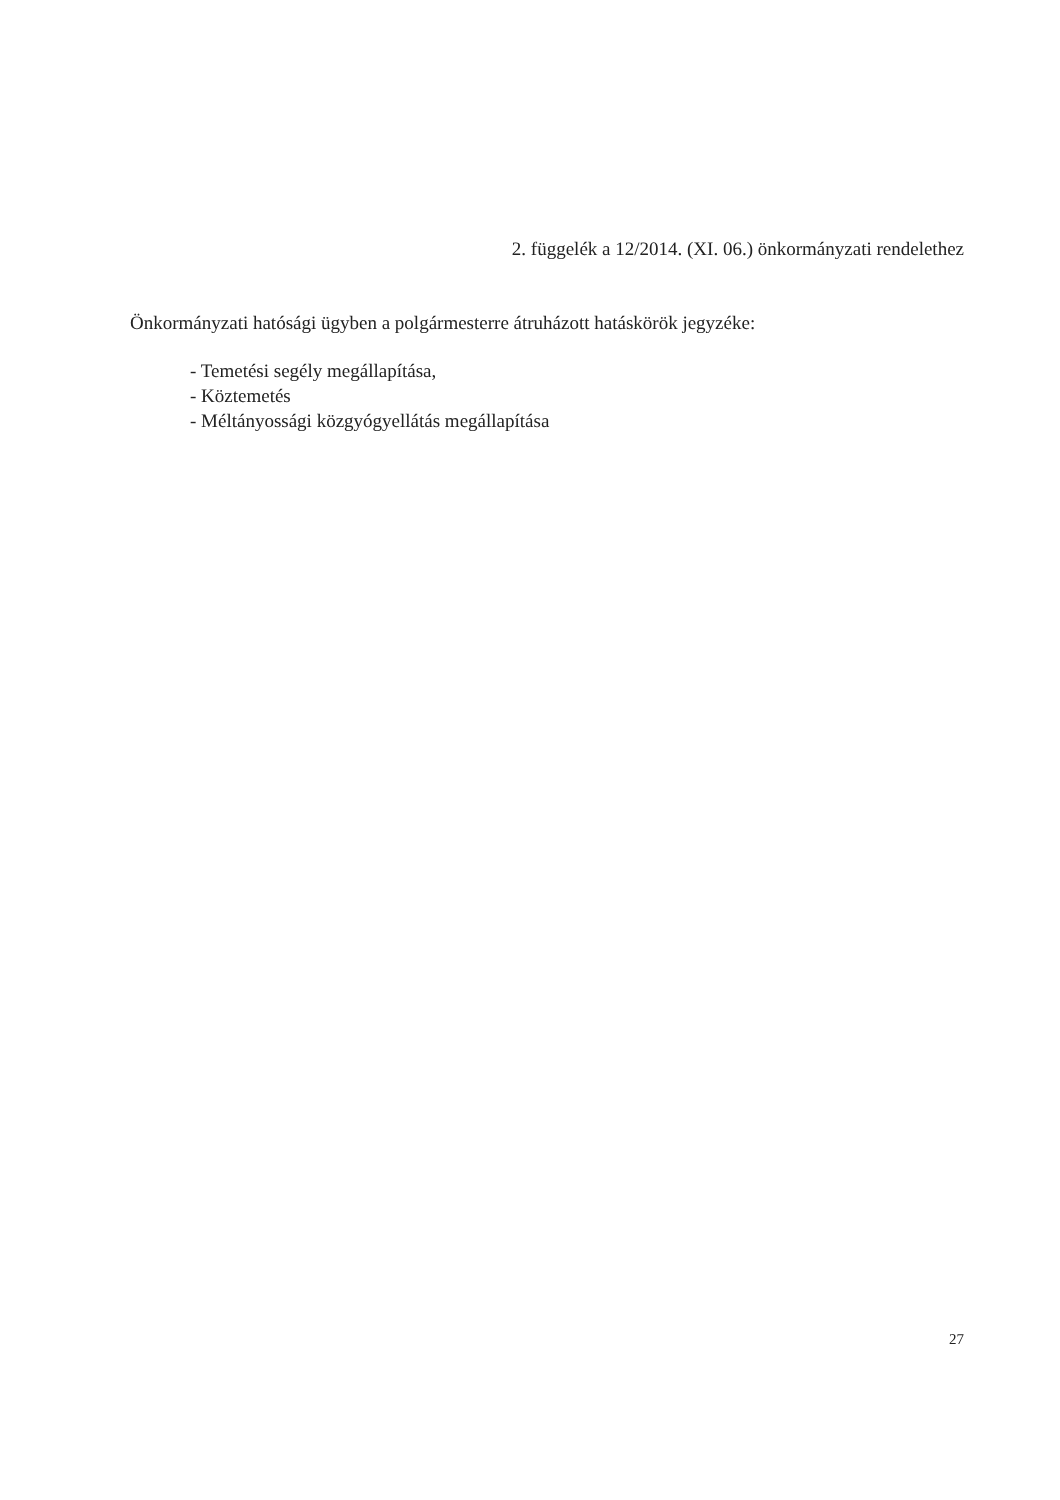2. függelék a 12/2014. (XI. 06.) önkormányzati rendelethez
Önkormányzati hatósági ügyben a polgármesterre átruházott hatáskörök jegyzéke:
- Temetési segély megállapítása,
- Köztemetés
- Méltányossági közgyógyellátás megállapítása
27